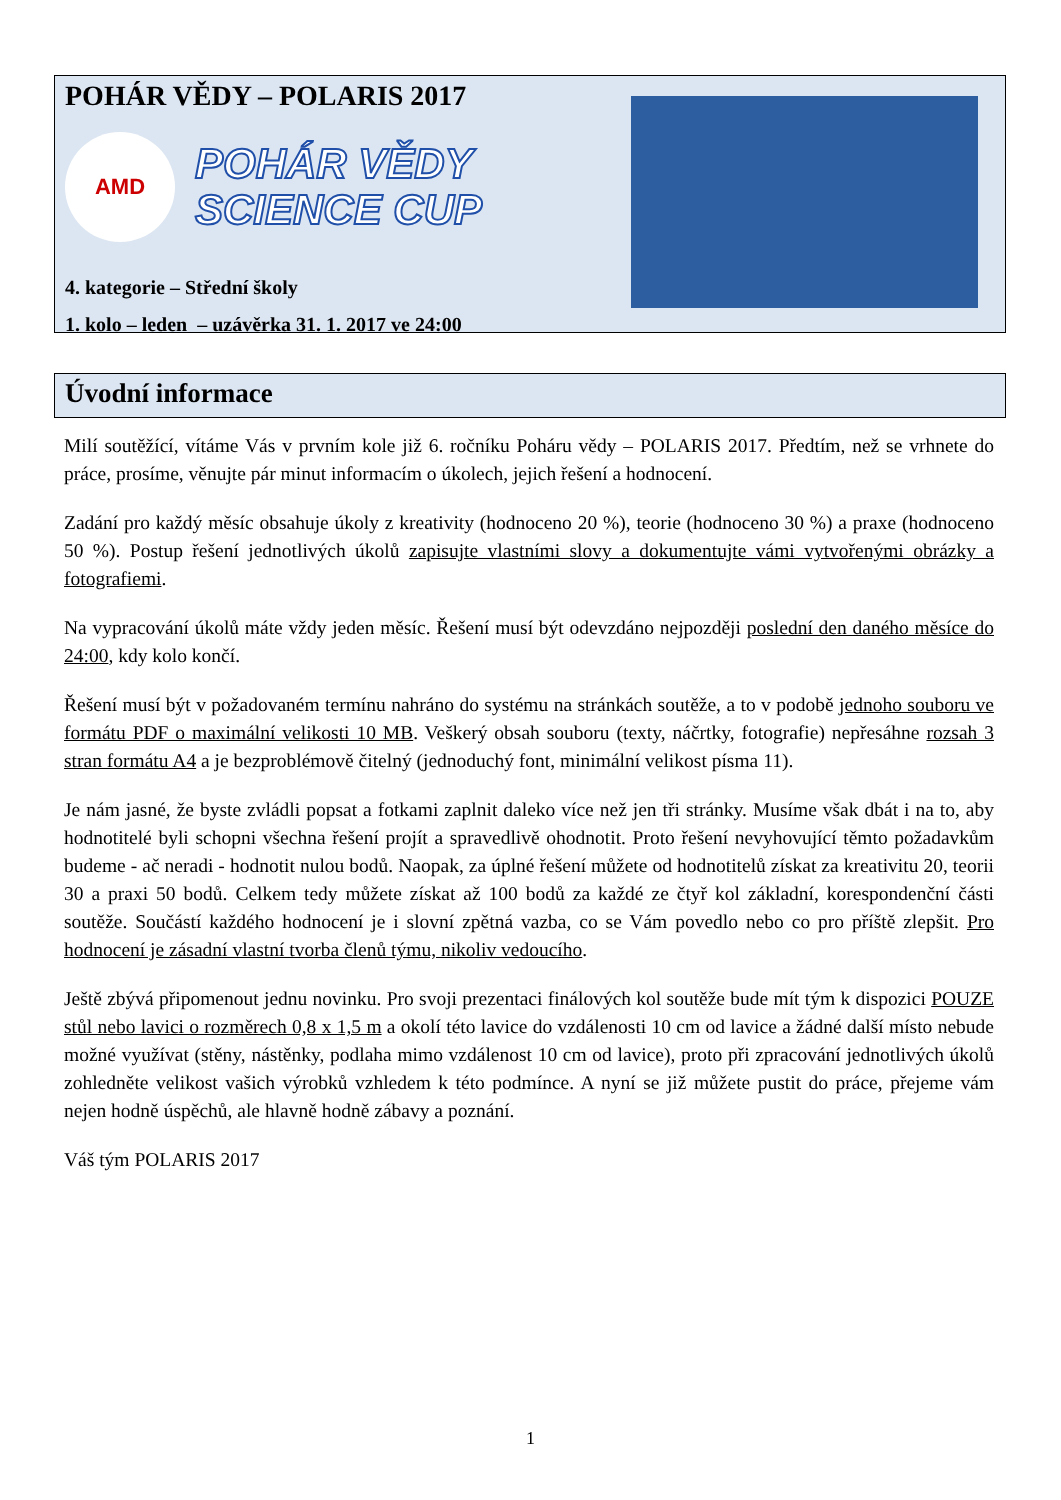POHÁR VĚDY – POLARIS 2017
AMD
POHÁR VĚDY
SCIENCE CUP
4. kategorie – Střední školy
1. kolo – leden – uzávěrka 31. 1. 2017 ve 24:00
Úvodní informace
Milí soutěžící, vítáme Vás v prvním kole již 6. ročníku Poháru vědy – POLARIS 2017. Předtím, než se vrhnete do práce, prosíme, věnujte pár minut informacím o úkolech, jejich řešení a hodnocení.
Zadání pro každý měsíc obsahuje úkoly z kreativity (hodnoceno 20 %), teorie (hodnoceno 30 %) a praxe (hodnoceno 50 %). Postup řešení jednotlivých úkolů zapisujte vlastními slovy a dokumentujte vámi vytvořenými obrázky a fotografiemi.
Na vypracování úkolů máte vždy jeden měsíc. Řešení musí být odevzdáno nejpozději poslední den daného měsíce do 24:00, kdy kolo končí.
Řešení musí být v požadovaném termínu nahráno do systému na stránkách soutěže, a to v podobě jednoho souboru ve formátu PDF o maximální velikosti 10 MB. Veškerý obsah souboru (texty, náčrtky, fotografie) nepřesáhne rozsah 3 stran formátu A4 a je bezproblémově čitelný (jednoduchý font, minimální velikost písma 11).
Je nám jasné, že byste zvládli popsat a fotkami zaplnit daleko více než jen tři stránky. Musíme však dbát i na to, aby hodnotitelé byli schopni všechna řešení projít a spravedlivě ohodnotit. Proto řešení nevyhovující těmto požadavkům budeme - ač neradi - hodnotit nulou bodů. Naopak, za úplné řešení můžete od hodnotitelů získat za kreativitu 20, teorii 30 a praxi 50 bodů. Celkem tedy můžete získat až 100 bodů za každé ze čtyř kol základní, korespondenční části soutěže. Součástí každého hodnocení je i slovní zpětná vazba, co se Vám povedlo nebo co pro příště zlepšit. Pro hodnocení je zásadní vlastní tvorba členů týmu, nikoliv vedoucího.
Ještě zbývá připomenout jednu novinku. Pro svoji prezentaci finálových kol soutěže bude mít tým k dispozici POUZE stůl nebo lavici o rozměrech 0,8 x 1,5 m a okolí této lavice do vzdálenosti 10 cm od lavice a žádné další místo nebude možné využívat (stěny, nástěnky, podlaha mimo vzdálenost 10 cm od lavice), proto při zpracování jednotlivých úkolů zohledněte velikost vašich výrobků vzhledem k této podmínce. A nyní se již můžete pustit do práce, přejeme vám nejen hodně úspěchů, ale hlavně hodně zábavy a poznání.
Váš tým POLARIS 2017
1